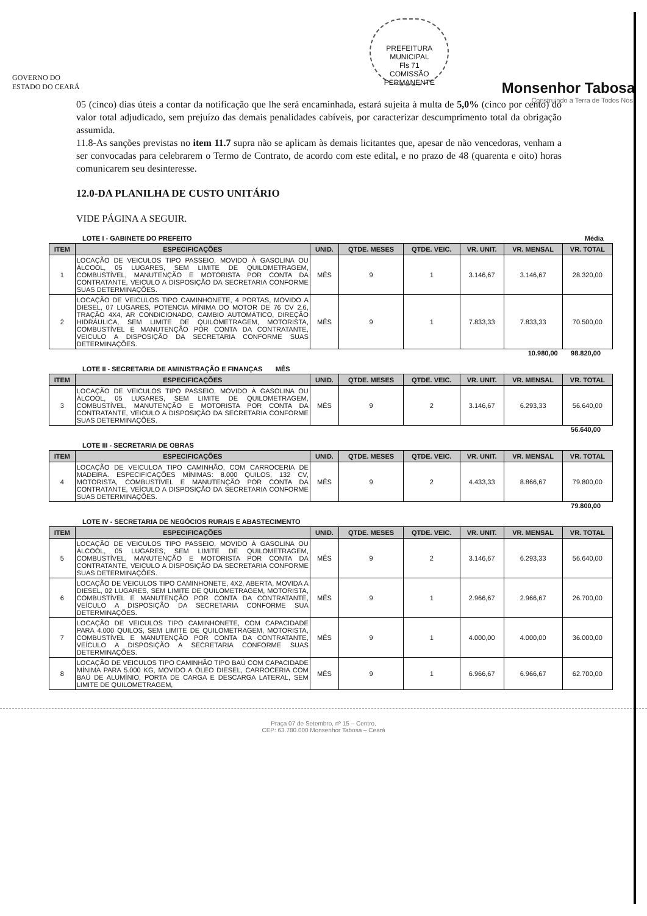GOVERNO DO ESTADO DO CEARÁ
PREFEITURA MUNICIPAL
Fls 71
COMISSÃO PERMANENTE
Monsenhor Tabosa
Construindo a Terra de Todos Nós.
05 (cinco) dias úteis a contar da notificação que lhe será encaminhada, estará sujeita à multa de 5,0% (cinco por cento) do valor total adjudicado, sem prejuízo das demais penalidades cabíveis, por caracterizar descumprimento total da obrigação assumida.
11.8-As sanções previstas no item 11.7 supra não se aplicam às demais licitantes que, apesar de não vencedoras, venham a ser convocadas para celebrarem o Termo de Contrato, de acordo com este edital, e no prazo de 48 (quarenta e oito) horas comunicarem seu desinteresse.
12.0-DA PLANILHA DE CUSTO UNITÁRIO
VIDE PÁGINA A SEGUIR.
LOTE I - GABINETE DO PREFEITO Média
| ITEM | ESPECIFICAÇÕES | UNID. | QTDE. MESES | QTDE. VEIC. | VR. UNIT. | VR. MENSAL | VR. TOTAL |
| --- | --- | --- | --- | --- | --- | --- | --- |
| 1 | LOCAÇÃO DE VEICULOS TIPO PASSEIO, MOVIDO À GASOLINA OU ÁLCOOL, 05 LUGARES, SEM LIMITE DE QUILOMETRAGEM, COMBUSTÍVEL, MANUTENÇÃO E MOTORISTA POR CONTA DA CONTRATANTE, VEICULO A DISPOSIÇÃO DA SECRETARIA CONFORME SUAS DETERMINAÇÕES. | MÊS | 9 | 1 | 3.146,67 | 3.146,67 | 28.320,00 |
| 2 | LOCAÇÃO DE VEICULOS TIPO CAMINHONETE, 4 PORTAS, MOVIDO A DIESEL, 07 LUGARES, POTENCIA MÍNIMA DO MOTOR DE 76 CV 2.6, TRAÇÃO 4X4, AR CONDICIONADO, CAMBIO AUTOMÁTICO, DIREÇÃO HIDRÁULICA, SEM LIMITE DE QUILOMETRAGEM, MOTORISTA, COMBUSTÍVEL E MANUTENÇÃO POR CONTA DA CONTRATANTE, VEICULO A DISPOSIÇÃO DA SECRETARIA CONFORME SUAS DETERMINAÇÕES. | MÊS | 9 | 1 | 7.833,33 | 7.833,33 | 70.500,00 |
10.980,00 98.820,00
LOTE II - SECRETARIA DE AMINISTRAÇÃO E FINANÇAS MÊS
| ITEM | ESPECIFICAÇÕES | UNID. | QTDE. MESES | QTDE. VEIC. | VR. UNIT. | VR. MENSAL | VR. TOTAL |
| --- | --- | --- | --- | --- | --- | --- | --- |
| 3 | LOCAÇÃO DE VEICULOS TIPO PASSEIO, MOVIDO À GASOLINA OU ÁLCOOL, 05 LUGARES, SEM LIMITE DE QUILOMETRAGEM, COMBUSTÍVEL, MANUTENÇÃO E MOTORISTA POR CONTA DA CONTRATANTE, VEICULO A DISPOSIÇÃO DA SECRETARIA CONFORME SUAS DETERMINAÇÕES. | MÊS | 9 | 2 | 3.146,67 | 6.293,33 | 56.640,00 |
56.640,00
LOTE III - SECRETARIA DE OBRAS
| ITEM | ESPECIFICAÇÕES | UNID. | QTDE. MESES | QTDE. VEIC. | VR. UNIT. | VR. MENSAL | VR. TOTAL |
| --- | --- | --- | --- | --- | --- | --- | --- |
| 4 | LOCAÇÃO DE VEICULOA TIPO CAMINHÃO, COM CARROCERIA DE MADEIRA. ESPECIFICAÇÕES MÍNIMAS: 8.000 QUILOS, 132 CV, MOTORISTA, COMBUSTÍVEL E MANUTENÇÃO POR CONTA DA CONTRATANTE, VEÍCULO A DISPOSIÇÃO DA SECRETARIA CONFORME SUAS DETERMINAÇÕES. | MÊS | 9 | 2 | 4.433,33 | 8.866,67 | 79.800,00 |
79.800,00
LOTE IV - SECRETARIA DE NEGÓCIOS RURAIS E ABASTECIMENTO
| ITEM | ESPECIFICAÇÕES | UNID. | QTDE. MESES | QTDE. VEIC. | VR. UNIT. | VR. MENSAL | VR. TOTAL |
| --- | --- | --- | --- | --- | --- | --- | --- |
| 5 | LOCAÇÃO DE VEICULOS TIPO PASSEIO, MOVIDO À GASOLINA OU ÁLCOOL, 05 LUGARES, SEM LIMITE DE QUILOMETRAGEM, COMBUSTÍVEL, MANUTENÇÃO E MOTORISTA POR CONTA DA CONTRATANTE, VEICULO A DISPOSIÇÃO DA SECRETARIA CONFORME SUAS DETERMINAÇÕES. | MÊS | 9 | 2 | 3.146,67 | 6.293,33 | 56.640,00 |
| 6 | LOCAÇÃO DE VEICULOS TIPO CAMINHONETE, 4X2, ABERTA, MOVIDA A DIESEL, 02 LUGARES, SEM LIMITE DE QUILOMETRAGEM, MOTORISTA, COMBUSTÍVEL E MANUTENÇÃO POR CONTA DA CONTRATANTE, VEÍCULO A DISPOSIÇÃO DA SECRETARIA CONFORME SUA DETERMINAÇÕES. | MÊS | 9 | 1 | 2.966,67 | 2.966,67 | 26.700,00 |
| 7 | LOCAÇÃO DE VEICULOS TIPO CAMINHONETE, COM CAPACIDADE PARA 4.000 QUILOS, SEM LIMITE DE QUILOMETRAGEM, MOTORISTA, COMBUSTÍVEL E MANUTENÇÃO POR CONTA DA CONTRATANTE, VEÍCULO A DISPOSIÇÃO A SECRETARIA CONFORME SUAS DETERMINAÇÕES. | MÊS | 9 | 1 | 4.000,00 | 4.000,00 | 36.000,00 |
| 8 | LOCAÇÃO DE VEICULOS TIPO CAMINHÃO TIPO BAÚ COM CAPACIDADE MÍNIMA PARA 5.000 KG, MOVIDO A ÓLEO DIESEL, CARROCERIA COM BAÚ DE ALUMÍNIO, PORTA DE CARGA E DESCARGA LATERAL, SEM LIMITE DE QUILOMETRAGEM, | MÊS | 9 | 1 | 6.966,67 | 6.966,67 | 62.700,00 |
Praça 07 de Setembro, nº 15 – Centro,
CEP: 63.780.000 Monsenhor Tabosa – Ceará